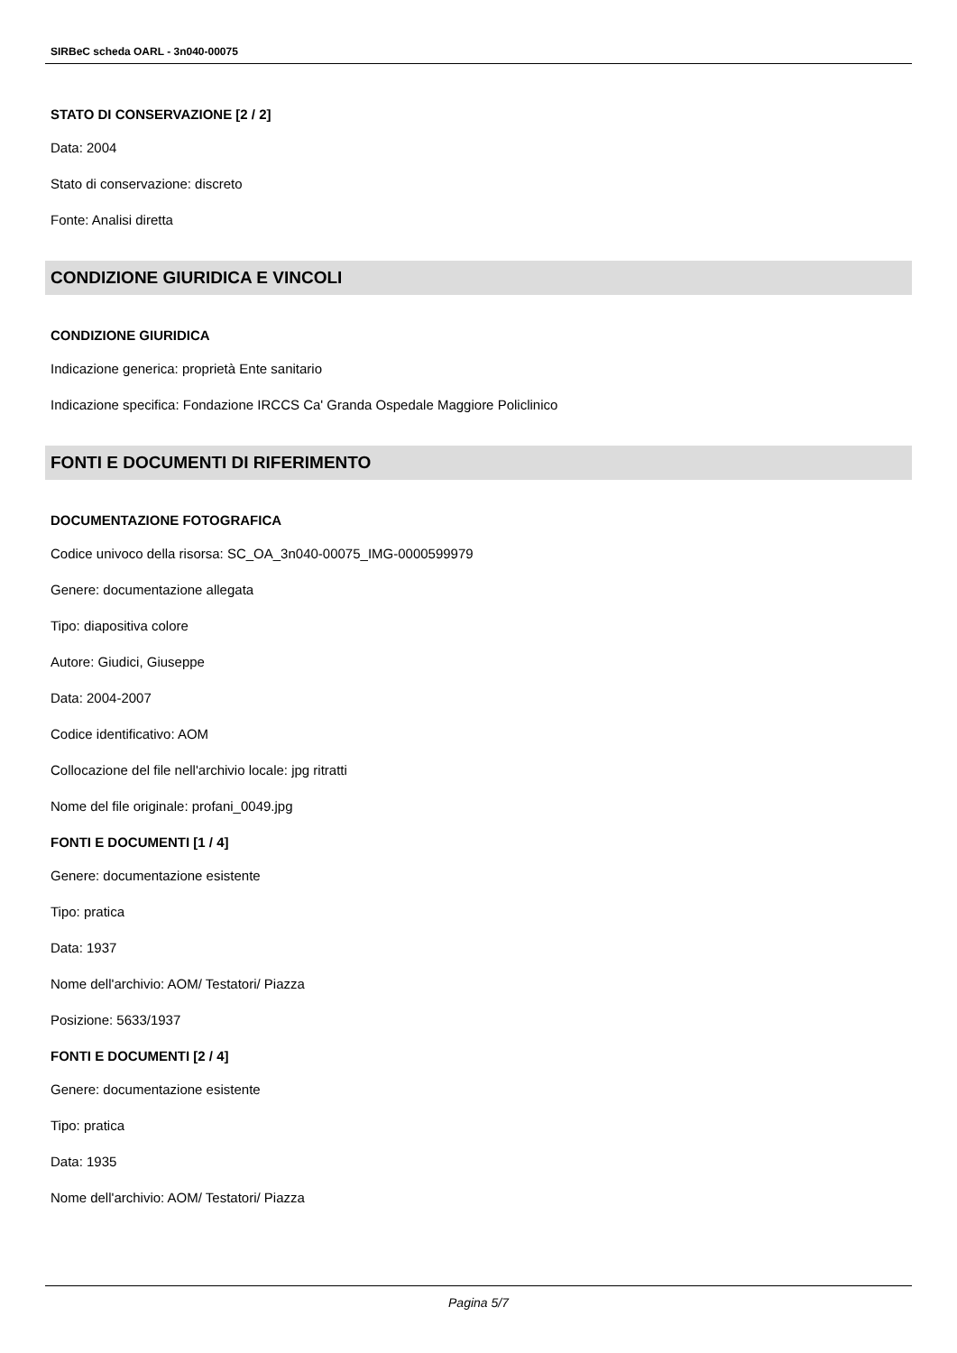SIRBeC scheda OARL - 3n040-00075
STATO DI CONSERVAZIONE [2 / 2]
Data: 2004
Stato di conservazione: discreto
Fonte: Analisi diretta
CONDIZIONE GIURIDICA E VINCOLI
CONDIZIONE GIURIDICA
Indicazione generica: proprietà Ente sanitario
Indicazione specifica: Fondazione IRCCS Ca' Granda Ospedale Maggiore Policlinico
FONTI E DOCUMENTI DI RIFERIMENTO
DOCUMENTAZIONE FOTOGRAFICA
Codice univoco della risorsa: SC_OA_3n040-00075_IMG-0000599979
Genere: documentazione allegata
Tipo: diapositiva colore
Autore: Giudici, Giuseppe
Data: 2004-2007
Codice identificativo: AOM
Collocazione del file nell'archivio locale: jpg ritratti
Nome del file originale: profani_0049.jpg
FONTI E DOCUMENTI [1 / 4]
Genere: documentazione esistente
Tipo: pratica
Data: 1937
Nome dell'archivio: AOM/ Testatori/ Piazza
Posizione: 5633/1937
FONTI E DOCUMENTI [2 / 4]
Genere: documentazione esistente
Tipo: pratica
Data: 1935
Nome dell'archivio: AOM/ Testatori/ Piazza
Pagina 5/7